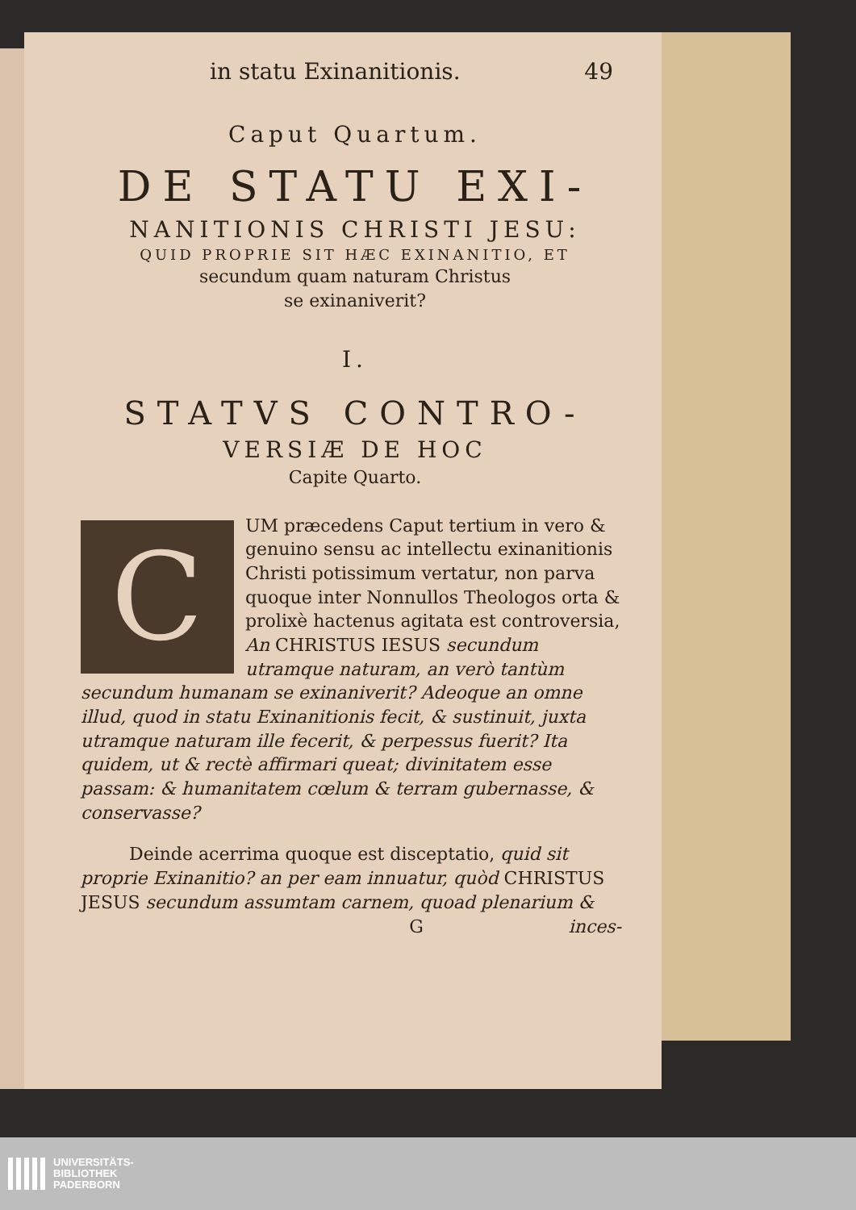in statu Exinanitionis. 49
Caput Quartum.
DE STATU EXI-
NANITIONIS CHRISTI JESU:
QUID PROPRIE SIT HÆC EXINANITIO, ET
secundum quam naturam Christus
se exinaniverit?
I.
STATVS CONTRO-
VERSIÆ DE HOC
Capite Quarto.
CUM præcedens Caput tertium in vero & genuino sensu ac intellectu exinanitionis Christi potissimum vertatur, non parva quoque inter Nonnullos Theologos orta & prolixè hactenus agitata est controversia, An CHRISTUS IESUS secundum utramque naturam, an verò tantùm secundum humanam se exinaniverit? Adeoque an omne illud, quod in statu Exinanitionis fecit, & sustinuit, juxta utramque naturam ille fecerit, & perpessus fuerit? Ita quidem, ut & rectè affirmari queat; divinitatem esse passam: & humanitatem cœlum & terram gubernasse, & conservasse?
Deinde acerrima quoque est disceptatio, quid sit proprie Exinanitio? an per eam innuatur, quòd CHRISTUS JESUS secundum assumtam carnem, quoad plenarium &
Ginces-
UNIVERSITÄTS-
BIBLIOTHEK
PADERBORN